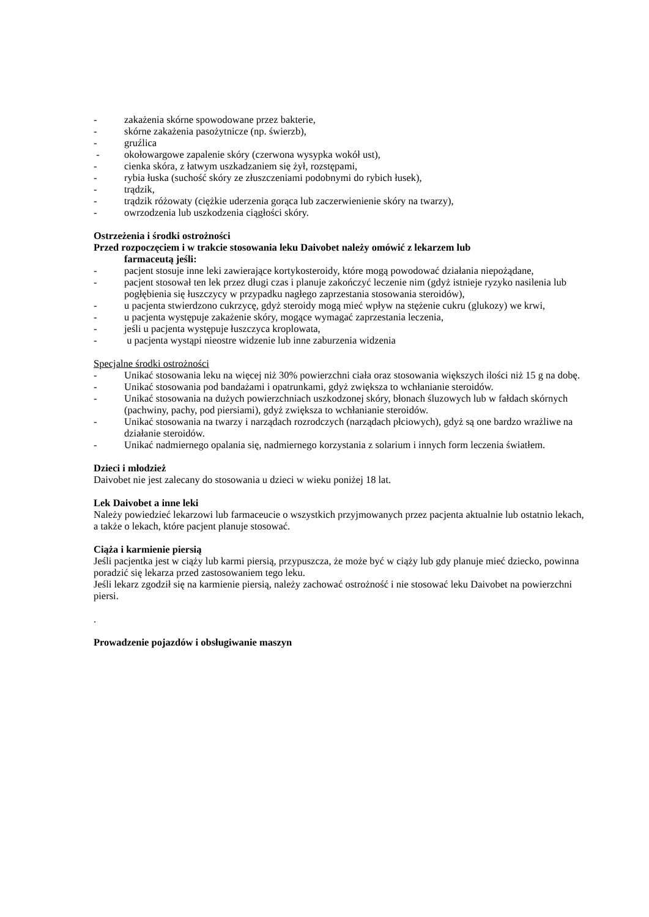- zakażenia skórne spowodowane przez bakterie,
- skórne zakażenia pasożytnicze (np. świerzb),
- gruźlica
- okołowargowe zapalenie skóry (czerwona wysypka wokół ust),
- cienka skóra, z łatwym uszkadzaniem się żył, rozstępami,
- rybia łuska (suchość skóry ze złuszczeniami podobnymi do rybich łusek),
- trądzik,
- trądzik różowaty (ciężkie uderzenia gorąca lub zaczerwienienie skóry na twarzy),
- owrzodzenia lub uszkodzenia ciągłości skóry.
Ostrzeżenia i środki ostrożności
Przed rozpoczęciem i w trakcie stosowania leku Daivobet należy omówić z lekarzem lub
farmaceutą jeśli:
- pacjent stosuje inne leki zawierające kortykosteroidy, które mogą powodować działania niepożądane,
- pacjent stosował ten lek przez długi czas i planuje zakończyć leczenie nim (gdyż istnieje ryzyko nasilenia lub pogłębienia się łuszczycy w przypadku nagłego zaprzestania stosowania steroidów),
- u pacjenta stwierdzono cukrzycę, gdyż steroidy mogą mieć wpływ na stężenie cukru (glukozy) we krwi,
- u pacjenta występuje zakażenie skóry, mogące wymagać zaprzestania leczenia,
- jeśli u pacjenta występuje łuszczyca kroplowata,
- u pacjenta wystąpi nieostre widzenie lub inne zaburzenia widzenia
Specjalne środki ostrożności
- Unikać stosowania leku na więcej niż 30% powierzchni ciała oraz stosowania większych ilości niż 15 g na dobę.
- Unikać stosowania pod bandażami i opatrunkami, gdyż zwiększa to wchłanianie steroidów.
- Unikać stosowania na dużych powierzchniach uszkodzonej skóry, błonach śluzowych lub w fałdach skórnych (pachwiny, pachy, pod piersiami), gdyż zwiększa to wchłanianie steroidów.
- Unikać stosowania na twarzy i narządach rozrodczych (narządach płciowych), gdyż są one bardzo wrażliwe na działanie steroidów.
- Unikać nadmiernego opalania się, nadmiernego korzystania z solarium i innych form leczenia światłem.
Dzieci i młodzież
Daivobet nie jest zalecany do stosowania u dzieci w wieku poniżej 18 lat.
Lek Daivobet a inne leki
Należy powiedzieć lekarzowi lub farmaceucie o wszystkich przyjmowanych przez pacjenta aktualnie lub ostatnio lekach, a także o lekach, które pacjent planuje stosować.
Ciąża i karmienie piersią
Jeśli pacjentka jest w ciąży lub karmi piersią, przypuszcza, że może być w ciąży lub gdy planuje mieć dziecko, powinna poradzić się lekarza przed zastosowaniem tego leku.
Jeśli lekarz zgodził się na karmienie piersią, należy zachować ostrożność i nie stosować leku Daivobet na powierzchni piersi.
.
Prowadzenie pojazdów i obsługiwanie maszyn